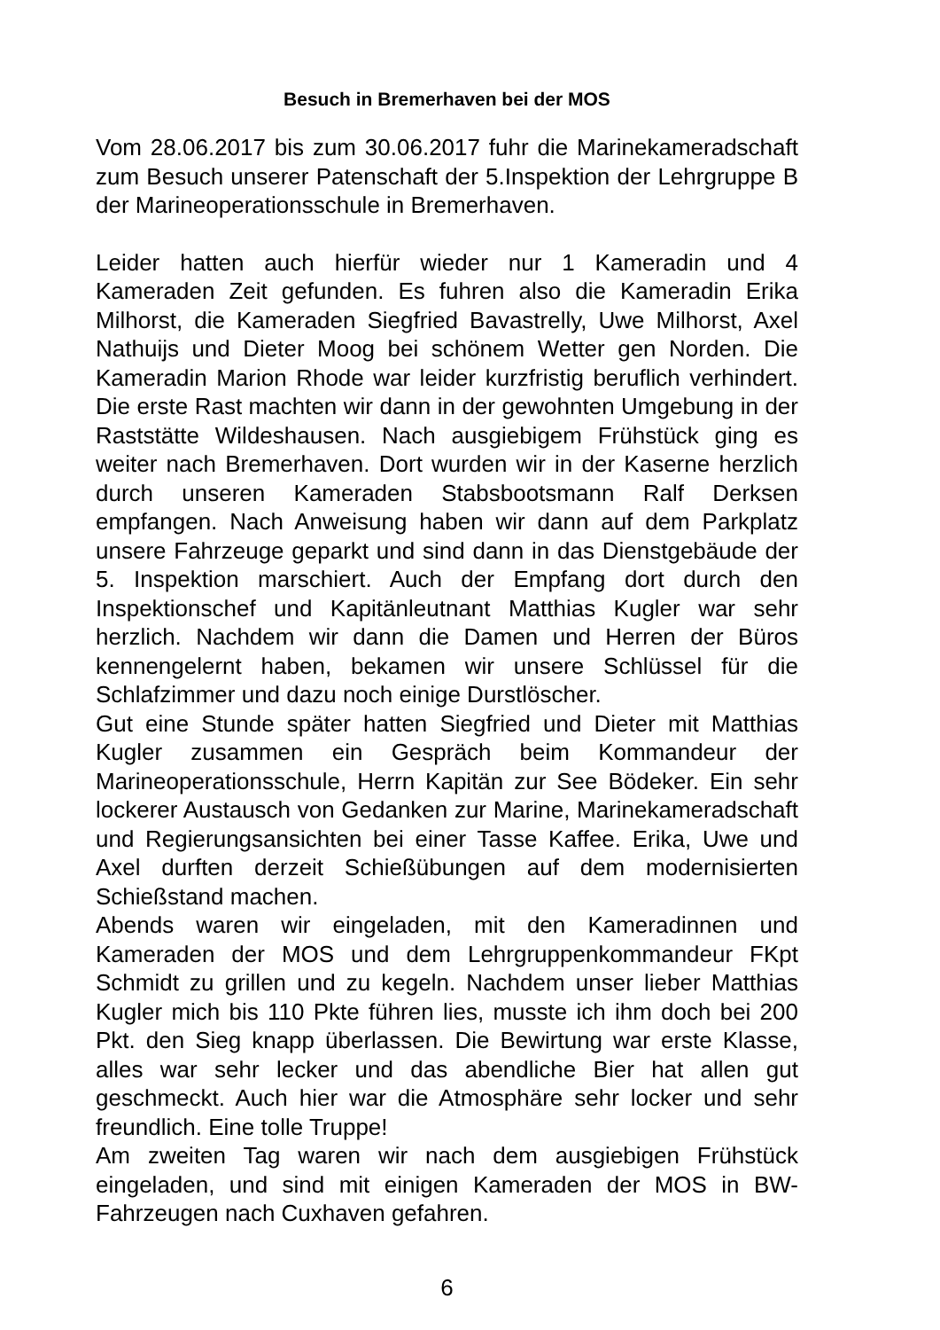Besuch in Bremerhaven bei der MOS
Vom 28.06.2017 bis zum 30.06.2017 fuhr die Marinekameradschaft zum Besuch unserer Patenschaft der 5.Inspektion der Lehrgruppe B der Marineoperationsschule in Bremerhaven.
Leider hatten auch hierfür wieder nur 1 Kameradin und 4 Kameraden Zeit gefunden. Es fuhren also die Kameradin Erika Milhorst, die Kameraden Siegfried Bavastrelly, Uwe Milhorst, Axel Nathuijs und Dieter Moog bei schönem Wetter gen Norden. Die Kameradin Marion Rhode war leider kurzfristig beruflich verhindert. Die erste Rast machten wir dann in der gewohnten Umgebung in der Raststätte Wildeshausen. Nach ausgiebigem Frühstück ging es weiter nach Bremerhaven. Dort wurden wir in der Kaserne herzlich durch unseren Kameraden Stabsbootsmann Ralf Derksen empfangen. Nach Anweisung haben wir dann auf dem Parkplatz unsere Fahrzeuge geparkt und sind dann in das Dienstgebäude der 5. Inspektion marschiert. Auch der Empfang dort durch den Inspektionschef und Kapitänleutnant Matthias Kugler war sehr herzlich. Nachdem wir dann die Damen und Herren der Büros kennengelernt haben, bekamen wir unsere Schlüssel für die Schlafzimmer und dazu noch einige Durstlöscher.
Gut eine Stunde später hatten Siegfried und Dieter mit Matthias Kugler zusammen ein Gespräch beim Kommandeur der Marineoperationsschule, Herrn Kapitän zur See Bödeker. Ein sehr lockerer Austausch von Gedanken zur Marine, Marinekameradschaft und Regierungsansichten bei einer Tasse Kaffee. Erika, Uwe und Axel durften derzeit Schießübungen auf dem modernisierten Schießstand machen.
Abends waren wir eingeladen, mit den Kameradinnen und Kameraden der MOS und dem Lehrgruppenkommandeur FKpt Schmidt zu grillen und zu kegeln. Nachdem unser lieber Matthias Kugler mich bis 110 Pkte führen lies, musste ich ihm doch bei 200 Pkt. den Sieg knapp überlassen. Die Bewirtung war erste Klasse, alles war sehr lecker und das abendliche Bier hat allen gut geschmeckt. Auch hier war die Atmosphäre sehr locker und sehr freundlich. Eine tolle Truppe!
Am zweiten Tag waren wir nach dem ausgiebigen Frühstück eingeladen, und sind mit einigen Kameraden der MOS in BW-Fahrzeugen nach Cuxhaven gefahren.
6